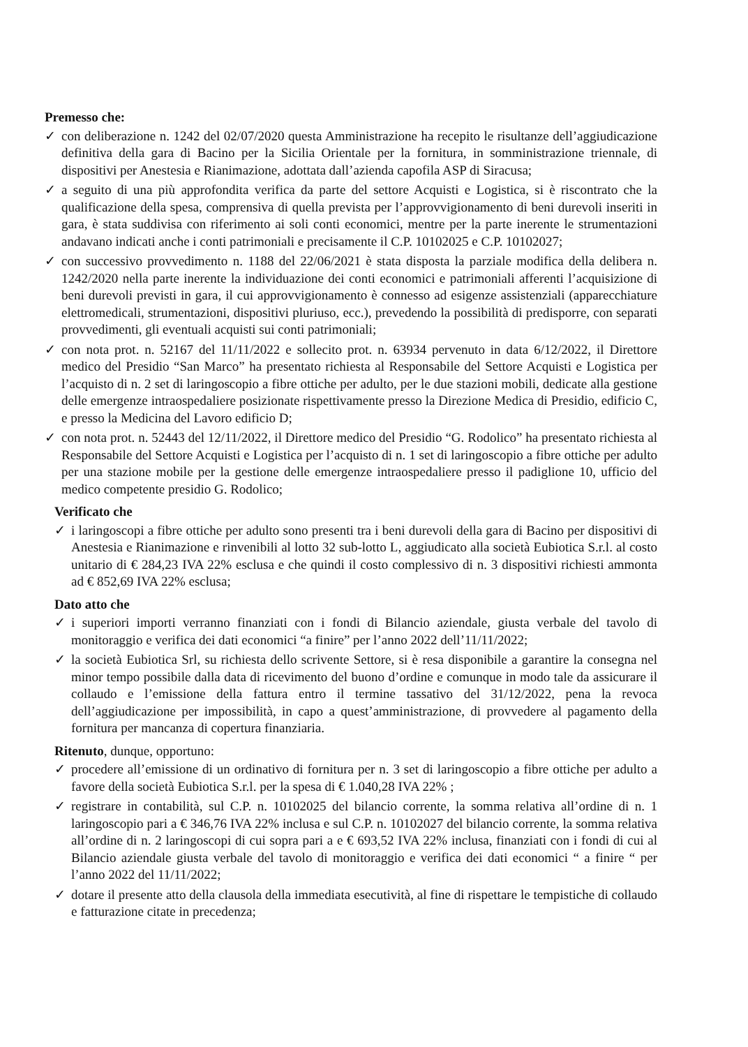Premesso che:
✓ con deliberazione n. 1242 del 02/07/2020 questa Amministrazione ha recepito le risultanze dell’aggiudicazione definitiva della gara di Bacino per la Sicilia Orientale per la fornitura, in somministrazione triennale, di dispositivi per Anestesia e Rianimazione, adottata dall’azienda capofila ASP di Siracusa;
✓ a seguito di una più approfondita verifica da parte del settore Acquisti e Logistica, si è riscontrato che la qualificazione della spesa, comprensiva di quella prevista per l’approvvigionamento di beni durevoli inseriti in gara, è stata suddivisa con riferimento ai soli conti economici, mentre per la parte inerente le strumentazioni andavano indicati anche i conti patrimoniali e precisamente il C.P. 10102025 e C.P. 10102027;
✓ con successivo provvedimento n. 1188 del 22/06/2021 è stata disposta la parziale modifica della delibera n. 1242/2020 nella parte inerente la individuazione dei conti economici e patrimoniali afferenti l’acquisizione di beni durevoli previsti in gara, il cui approvvigionamento è connesso ad esigenze assistenziali (apparecchiature elettromedicali, strumentazioni, dispositivi pluriuso, ecc.), prevedendo la possibilità di predisporre, con separati provvedimenti, gli eventuali acquisti sui conti patrimoniali;
✓ con nota prot. n. 52167 del 11/11/2022 e sollecito prot. n. 63934 pervenuto in data 6/12/2022, il Direttore medico del Presidio “San Marco” ha presentato richiesta al Responsabile del Settore Acquisti e Logistica per l’acquisto di n. 2 set di laringoscopio a fibre ottiche per adulto, per le due stazioni mobili, dedicate alla gestione delle emergenze intraospedaliere posizionate rispettivamente presso la Direzione Medica di Presidio, edificio C, e presso la Medicina del Lavoro edificio D;
✓ con nota prot. n. 52443 del 12/11/2022, il Direttore medico del Presidio “G. Rodolico” ha presentato richiesta al Responsabile del Settore Acquisti e Logistica per l’acquisto di n. 1 set di laringoscopio a fibre ottiche per adulto per una stazione mobile per la gestione delle emergenze intraospedaliere presso il padiglione 10, ufficio del medico competente presidio G. Rodolico;
Verificato che
✓ i laringoscopi a fibre ottiche per adulto sono presenti tra i beni durevoli della gara di Bacino per dispositivi di Anestesia e Rianimazione e rinvenibili al lotto 32 sub-lotto L, aggiudicato alla società Eubiotica S.r.l. al costo unitario di € 284,23 IVA 22% esclusa e che quindi il costo complessivo di n. 3 dispositivi richiesti ammonta ad € 852,69 IVA 22% esclusa;
Dato atto che
✓ i superiori importi verranno finanziati con i fondi di Bilancio aziendale, giusta verbale del tavolo di monitoraggio e verifica dei dati economici “a finire” per l’anno 2022 dell’11/11/2022;
✓ la società Eubiotica Srl, su richiesta dello scrivente Settore, si è resa disponibile a garantire la consegna nel minor tempo possibile dalla data di ricevimento del buono d’ordine e comunque in modo tale da assicurare il collaudo e l’emissione della fattura entro il termine tassativo del 31/12/2022, pena la revoca dell’aggiudicazione per impossibilità, in capo a quest’amministrazione, di provvedere al pagamento della fornitura per mancanza di copertura finanziaria.
Ritenuto, dunque, opportuno:
✓ procedere all’emissione di un ordinativo di fornitura per n. 3 set di laringoscopio a fibre ottiche per adulto a favore della società Eubiotica S.r.l. per la spesa di € 1.040,28 IVA 22% ;
✓ registrare in contabilità, sul C.P. n. 10102025 del bilancio corrente, la somma relativa all’ordine di n. 1 laringoscopio pari a € 346,76 IVA 22% inclusa e sul C.P. n. 10102027 del bilancio corrente, la somma relativa all’ordine di n. 2 laringoscopi di cui sopra pari a e € 693,52 IVA 22% inclusa, finanziati con i fondi di cui al Bilancio aziendale giusta verbale del tavolo di monitoraggio e verifica dei dati economici “ a finire “ per l’anno 2022 del 11/11/2022;
✓ dotare il presente atto della clausola della immediata esecutività, al fine di rispettare le tempistiche di collaudo e fatturazione citate in precedenza;